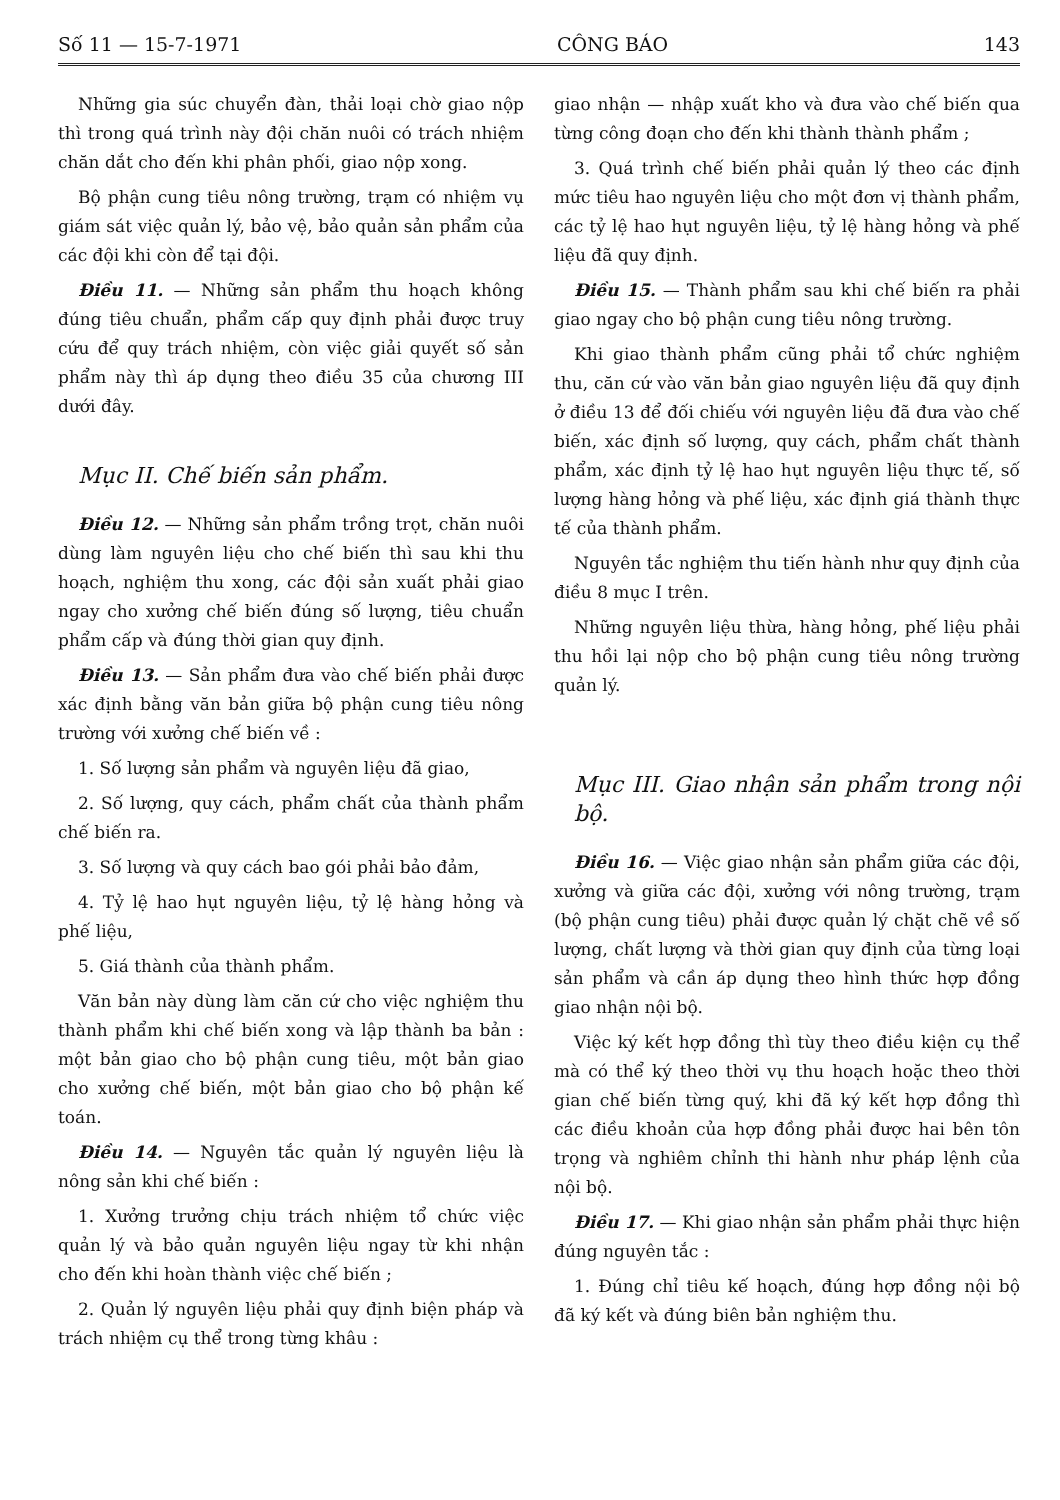Số 11 — 15-7-1971 CÔNG BÁO 143
Những gia súc chuyển đàn, thải loại chờ giao nộp thì trong quá trình này đội chăn nuôi có trách nhiệm chăn dắt cho đến khi phân phối, giao nộp xong.
Bộ phận cung tiêu nông trường, trạm có nhiệm vụ giám sát việc quản lý, bảo vệ, bảo quản sản phẩm của các đội khi còn để tại đội.
Điều 11. — Những sản phẩm thu hoạch không đúng tiêu chuẩn, phẩm cấp quy định phải được truy cứu để quy trách nhiệm, còn việc giải quyết số sản phẩm này thì áp dụng theo điều 35 của chương III dưới đây.
Mục II. Chế biến sản phẩm.
Điều 12. — Những sản phẩm trồng trọt, chăn nuôi dùng làm nguyên liệu cho chế biến thì sau khi thu hoạch, nghiệm thu xong, các đội sản xuất phải giao ngay cho xưởng chế biến đúng số lượng, tiêu chuẩn phẩm cấp và đúng thời gian quy định.
Điều 13. — Sản phẩm đưa vào chế biến phải được xác định bằng văn bản giữa bộ phận cung tiêu nông trường với xưởng chế biến về :
1. Số lượng sản phẩm và nguyên liệu đã giao,
2. Số lượng, quy cách, phẩm chất của thành phẩm chế biến ra.
3. Số lượng và quy cách bao gói phải bảo đảm,
4. Tỷ lệ hao hụt nguyên liệu, tỷ lệ hàng hỏng và phế liệu,
5. Giá thành của thành phẩm.
Văn bản này dùng làm căn cứ cho việc nghiệm thu thành phẩm khi chế biến xong và lập thành ba bản : một bản giao cho bộ phận cung tiêu, một bản giao cho xưởng chế biến, một bản giao cho bộ phận kế toán.
Điều 14. — Nguyên tắc quản lý nguyên liệu là nông sản khi chế biến :
1. Xưởng trưởng chịu trách nhiệm tổ chức việc quản lý và bảo quản nguyên liệu ngay từ khi nhận cho đến khi hoàn thành việc chế biến ;
2. Quản lý nguyên liệu phải quy định biện pháp và trách nhiệm cụ thể trong từng khâu :
giao nhận — nhập xuất kho và đưa vào chế biến qua từng công đoạn cho đến khi thành thành phẩm ;
3. Quá trình chế biến phải quản lý theo các định mức tiêu hao nguyên liệu cho một đơn vị thành phẩm, các tỷ lệ hao hụt nguyên liệu, tỷ lệ hàng hỏng và phế liệu đã quy định.
Điều 15. — Thành phẩm sau khi chế biến ra phải giao ngay cho bộ phận cung tiêu nông trường.
Khi giao thành phẩm cũng phải tổ chức nghiệm thu, căn cứ vào văn bản giao nguyên liệu đã quy định ở điều 13 để đối chiếu với nguyên liệu đã đưa vào chế biến, xác định số lượng, quy cách, phẩm chất thành phẩm, xác định tỷ lệ hao hụt nguyên liệu thực tế, số lượng hàng hỏng và phế liệu, xác định giá thành thực tế của thành phẩm.
Nguyên tắc nghiệm thu tiến hành như quy định của điều 8 mục I trên.
Những nguyên liệu thừa, hàng hỏng, phế liệu phải thu hồi lại nộp cho bộ phận cung tiêu nông trường quản lý.
Mục III. Giao nhận sản phẩm trong nội bộ.
Điều 16. — Việc giao nhận sản phẩm giữa các đội, xưởng và giữa các đội, xưởng với nông trường, trạm (bộ phận cung tiêu) phải được quản lý chặt chẽ về số lượng, chất lượng và thời gian quy định của từng loại sản phẩm và cần áp dụng theo hình thức hợp đồng giao nhận nội bộ.
Việc ký kết hợp đồng thì tùy theo điều kiện cụ thể mà có thể ký theo thời vụ thu hoạch hoặc theo thời gian chế biến từng quý, khi đã ký kết hợp đồng thì các điều khoản của hợp đồng phải được hai bên tôn trọng và nghiêm chỉnh thi hành như pháp lệnh của nội bộ.
Điều 17. — Khi giao nhận sản phẩm phải thực hiện đúng nguyên tắc :
1. Đúng chỉ tiêu kế hoạch, đúng hợp đồng nội bộ đã ký kết và đúng biên bản nghiệm thu.